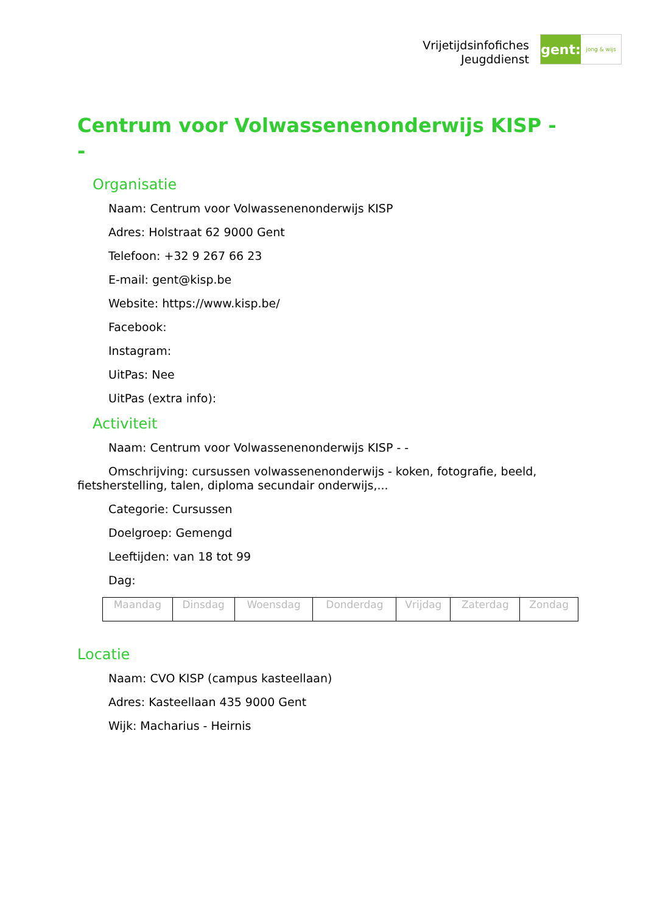Vrijetijdsinfofiches
Jeugddienst
gent:
jong & wijs
Centrum voor Volwassenenonderwijs KISP - -
Organisatie
Naam: Centrum voor Volwassenenonderwijs KISP
Adres: Holstraat 62 9000 Gent
Telefoon: +32 9 267 66 23
E-mail: gent@kisp.be
Website: https://www.kisp.be/
Facebook:
Instagram:
UitPas: Nee
UitPas (extra info):
Activiteit
Naam: Centrum voor Volwassenenonderwijs KISP - -
Omschrijving: cursussen volwassenenonderwijs - koken, fotografie, beeld, fietsherstelling, talen, diploma secundair onderwijs,...
Categorie: Cursussen
Doelgroep: Gemengd
Leeftijden: van 18 tot 99
Dag:
| Maandag | Dinsdag | Woensdag | Donderdag | Vrijdag | Zaterdag | Zondag |
Locatie
Naam: CVO KISP (campus kasteellaan)
Adres: Kasteellaan 435 9000 Gent
Wijk: Macharius - Heirnis